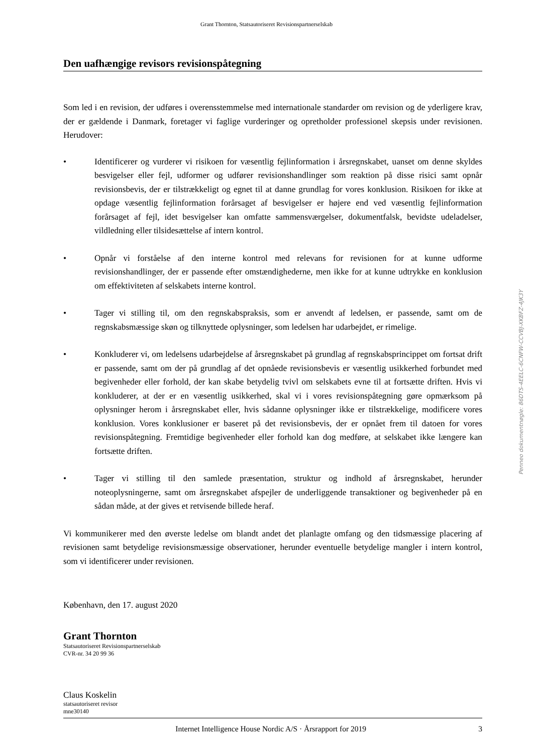Grant Thornton, Statsautoriseret Revisionspartnerselskab
Den uafhængige revisors revisionspåtegning
Som led i en revision, der udføres i overensstemmelse med internationale standarder om revision og de yderligere krav, der er gældende i Danmark, foretager vi faglige vurderinger og opretholder professionel skepsis under revisionen. Herudover:
• Identificerer og vurderer vi risikoen for væsentlig fejlinformation i årsregnskabet, uanset om denne skyldes besvigelser eller fejl, udformer og udfører revisionshandlinger som reaktion på disse risici samt opnår revisionsbevis, der er tilstrækkeligt og egnet til at danne grundlag for vores konklusion. Risikoen for ikke at opdage væsentlig fejlinformation forårsaget af besvigelser er højere end ved væsentlig fejlinformation forårsaget af fejl, idet besvigelser kan omfatte sammensværgelser, dokumentfalsk, bevidste udeladelser, vildledning eller tilsidesættelse af intern kontrol.
• Opnår vi forståelse af den interne kontrol med relevans for revisionen for at kunne udforme revisionshandlinger, der er passende efter omstændighederne, men ikke for at kunne udtrykke en konklusion om effektiviteten af selskabets interne kontrol.
• Tager vi stilling til, om den regnskabspraksis, som er anvendt af ledelsen, er passende, samt om de regnskabsmæssige skøn og tilknyttede oplysninger, som ledelsen har udarbejdet, er rimelige.
• Konkluderer vi, om ledelsens udarbejdelse af årsregnskabet på grundlag af regnskabsprincippet om fortsat drift er passende, samt om der på grundlag af det opnåede revisionsbevis er væsentlig usikkerhed forbundet med begivenheder eller forhold, der kan skabe betydelig tvivl om selskabets evne til at fortsætte driften. Hvis vi konkluderer, at der er en væsentlig usikkerhed, skal vi i vores revisionspåtegning gøre opmærksom på oplysninger herom i årsregnskabet eller, hvis sådanne oplysninger ikke er tilstrækkelige, modificere vores konklusion. Vores konklusioner er baseret på det revisionsbevis, der er opnået frem til datoen for vores revisionspåtegning. Fremtidige begivenheder eller forhold kan dog medføre, at selskabet ikke længere kan fortsætte driften.
• Tager vi stilling til den samlede præsentation, struktur og indhold af årsregnskabet, herunder noteoplysningerne, samt om årsregnskabet afspejler de underliggende transaktioner og begivenheder på en sådan måde, at der gives et retvisende billede heraf.
Vi kommunikerer med den øverste ledelse om blandt andet det planlagte omfang og den tidsmæssige placering af revisionen samt betydelige revisionsmæssige observationer, herunder eventuelle betydelige mangler i intern kontrol, som vi identificerer under revisionen.
København, den 17. august 2020
Grant Thornton
Statsautoriseret Revisionspartnerselskab
CVR-nr. 34 20 99 36
Claus Koskelin
statsautoriseret revisor
mne30140
Penneo dokumentnøgle: 86DTS-4EELC-6CNFW-CCVBJ-XKBFZ-4JK3Y
Internet Intelligence House Nordic A/S · Årsrapport for 2019 3